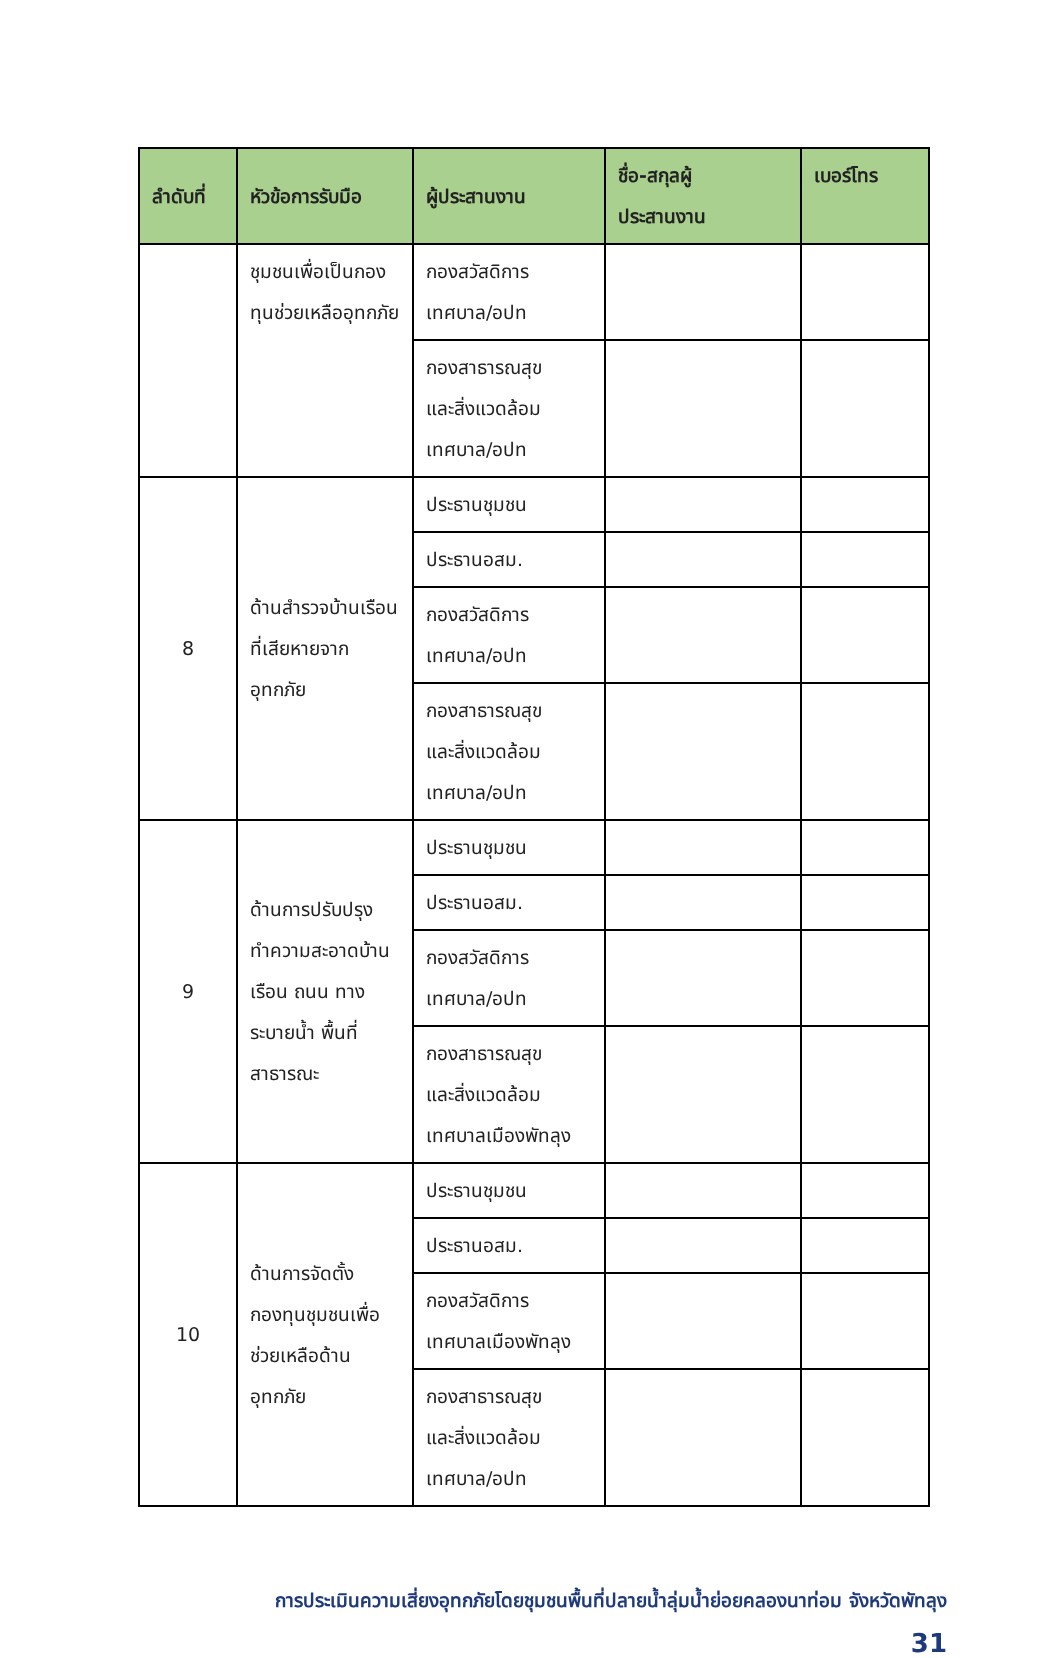| ลำดับที่ | หัวข้อการรับมือ | ผู้ประสานงาน | ชื่อ-สกุลผู้ ประสานงาน | เบอร์โทร |
| --- | --- | --- | --- | --- |
| | ชุมชนเพื่อเป็นกองทุนช่วยเหลืออุทกภัย | กองสวัสดิการ เทศบาล/อปท | | |
| | | กองสาธารณสุข และสิ่งแวดล้อม เทศบาล/อปท | | |
| 8 | ด้านสำรวจบ้านเรือนที่เสียหายจากอุทกภัย | ประธานชุมชน | | |
| | | ประธานอสม. | | |
| | | กองสวัสดิการ เทศบาล/อปท | | |
| | | กองสาธารณสุข และสิ่งแวดล้อม เทศบาล/อปท | | |
| 9 | ด้านการปรับปรุงทำความสะอาดบ้านเรือน ถนน ทางระบายน้ำ พื้นที่สาธารณะ | ประธานชุมชน | | |
| | | ประธานอสม. | | |
| | | กองสวัสดิการ เทศบาล/อปท | | |
| | | กองสาธารณสุข และสิ่งแวดล้อม เทศบาลเมืองพัทลุง | | |
| 10 | ด้านการจัดตั้งกองทุนชุมชนเพื่อช่วยเหลือด้านอุทกภัย | ประธานชุมชน | | |
| | | ประธานอสม. | | |
| | | กองสวัสดิการ เทศบาลเมืองพัทลุง | | |
| | | กองสาธารณสุข และสิ่งแวดล้อม เทศบาล/อปท | | |
การประเมินความเสี่ยงอุทกภัยโดยชุมชนพื้นที่ปลายน้ำลุ่มน้ำย่อยคลองนาท่อม จังหวัดพัทลุง
31